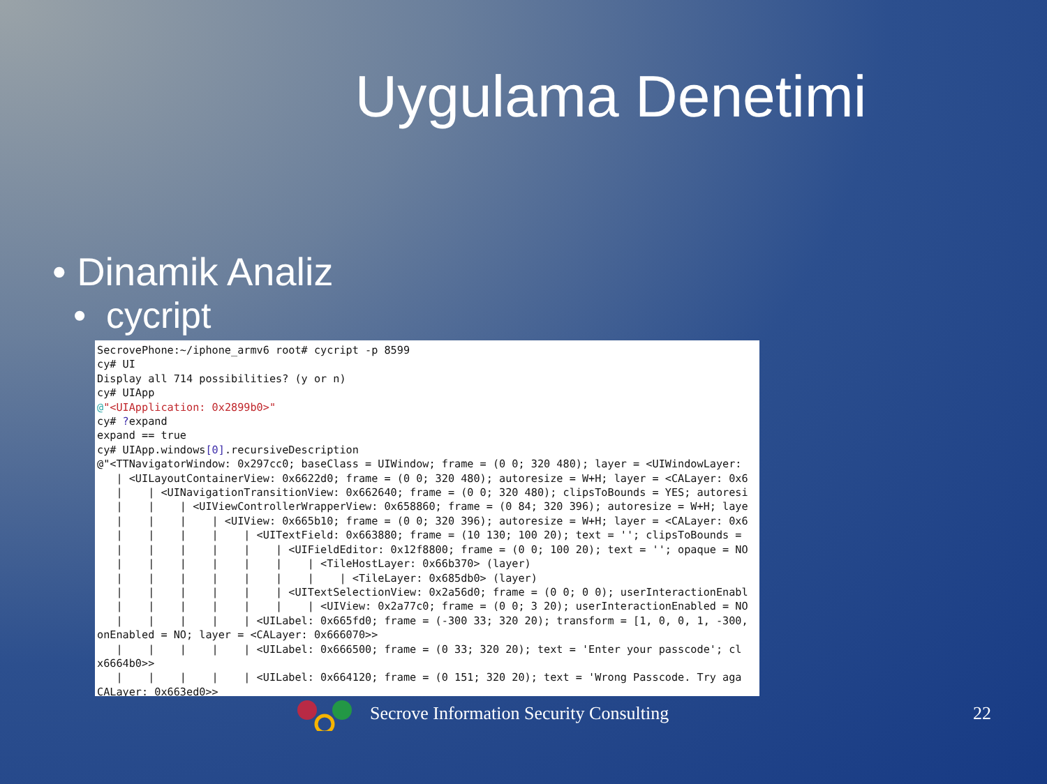Uygulama Denetimi
• Dinamik Analiz
• cycript
SecrovePhone:~/iphone_armv6 root# cycript -p 8599 cy# UI Display all 714 possibilities? (y or n) cy# UIApp @"<UIApplication: 0x2899b0>" cy# ?expand expand == true cy# UIApp.windows[0].recursiveDescription @"<TTNavigatorWindow: 0x297cc0; baseClass = UIWindow; frame = (0 0; 320 480); layer = <UIWindowLayer: | <UILayoutContainerView: 0x6622d0; frame = (0 0; 320 480); autoresize = W+H; layer = <CALayer: 0x6 | | <UINavigationTransitionView: 0x662640; frame = (0 0; 320 480); clipsToBounds = YES; autoresi | | | <UIViewControllerWrapperView: 0x658860; frame = (0 84; 320 396); autoresize = W+H; laye | | | | <UIView: 0x665b10; frame = (0 0; 320 396); autoresize = W+H; layer = <CALayer: 0x6 | | | | | <UITextField: 0x663880; frame = (10 130; 100 20); text = ''; clipsToBounds = | | | | | | <UIFieldEditor: 0x12f8800; frame = (0 0; 100 20); text = ''; opaque = NO | | | | | | | <TileHostLayer: 0x66b370> (layer) | | | | | | | | <TileLayer: 0x685db0> (layer) | | | | | | <UITextSelectionView: 0x2a56d0; frame = (0 0; 0 0); userInteractionEnabl | | | | | | | <UIView: 0x2a77c0; frame = (0 0; 3 20); userInteractionEnabled = NO | | | | | <UILabel: 0x665fd0; frame = (-300 33; 320 20); transform = [1, 0, 0, 1, -300, onEnabled = NO; layer = <CALayer: 0x666070>> | | | | | <UILabel: 0x666500; frame = (0 33; 320 20); text = 'Enter your passcode'; cl x6664b0>> | | | | | <UILabel: 0x664120; frame = (0 151; 320 20); text = 'Wrong Passcode. Try aga CALayer: 0x663ed0>>
Secrove Information Security Consulting 22